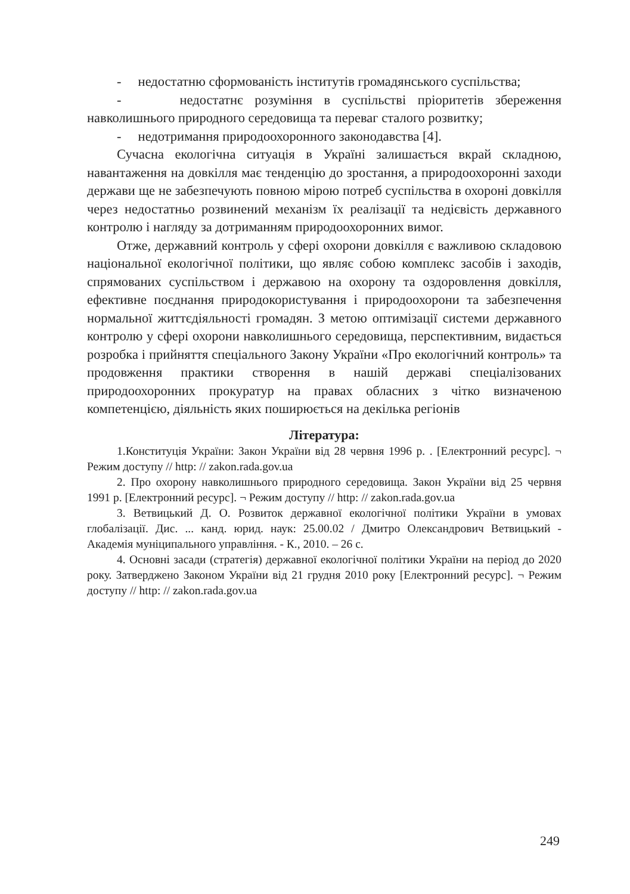- недостатню сформованість інститутів громадянського суспільства;
- недостатнє розуміння в суспільстві пріоритетів збереження навколишнього природного середовища та переваг сталого розвитку;
- недотримання природоохоронного законодавства [4].
Сучасна екологічна ситуація в Україні залишається вкрай складною, навантаження на довкілля має тенденцію до зростання, а природоохоронні заходи держави ще не забезпечують повною мірою потреб суспільства в охороні довкілля через недостатньо розвинений механізм їх реалізації та недієвість державного контролю і нагляду за дотриманням природоохоронних вимог.
Отже, державний контроль у сфері охорони довкілля є важливою складовою національної екологічної політики, що являє собою комплекс засобів і заходів, спрямованих суспільством і державою на охорону та оздоровлення довкілля, ефективне поєднання природокористування і природоохорони та забезпечення нормальної життєдіяльності громадян. З метою оптимізації системи державного контролю у сфері охорони навколишнього середовища, перспективним, видається розробка і прийняття спеціального Закону України «Про екологічний контроль» та продовження практики створення в нашій державі спеціалізованих природоохоронних прокуратур на правах обласних з чітко визначеною компетенцією, діяльність яких поширюється на декілька регіонів
Література:
1.Конституція України: Закон України від 28 червня 1996 р. . [Електронний ресурс]. ¬ Режим доступу // http: // zakon.rada.gov.ua
2. Про охорону навколишнього природного середовища. Закон України від 25 червня 1991 р. [Електронний ресурс]. ¬ Режим доступу // http: // zakon.rada.gov.ua
3. Ветвицький Д. О. Розвиток державної екологічної політики України в умовах глобалізації. Дис. ... канд. юрид. наук: 25.00.02 / Дмитро Олександрович Ветвицький - Академія муніципального управління. - К., 2010. – 26 с.
4. Основні засади (стратегія) державної екологічної політики України на період до 2020 року. Затверджено Законом України від 21 грудня 2010 року [Електронний ресурс]. ¬ Режим доступу // http: // zakon.rada.gov.ua
249